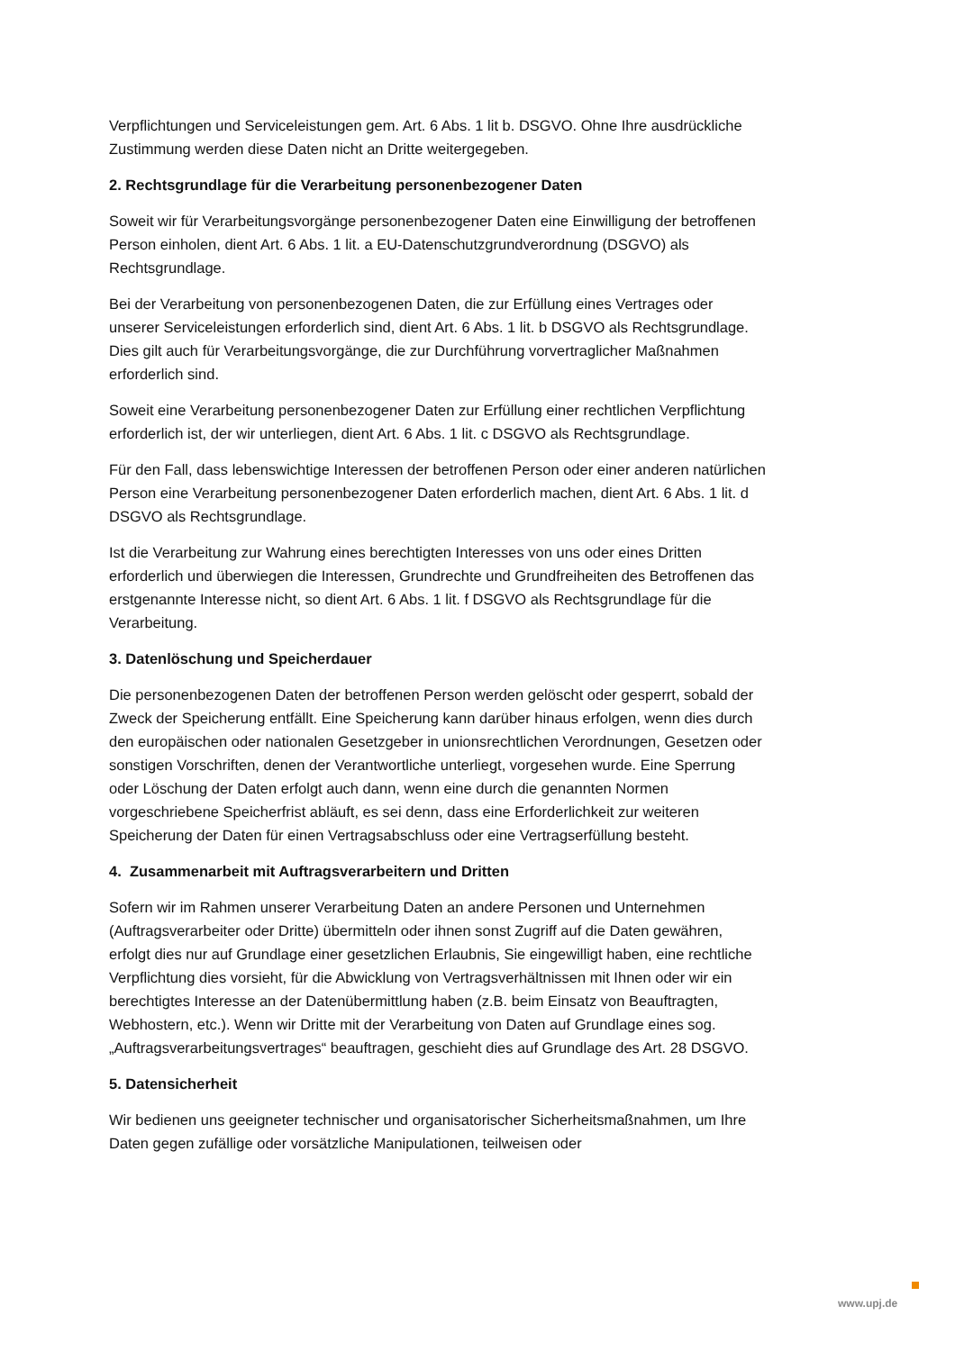Verpflichtungen und Serviceleistungen gem. Art. 6 Abs. 1 lit b. DSGVO. Ohne Ihre ausdrückliche Zustimmung werden diese Daten nicht an Dritte weitergegeben.
2. Rechtsgrundlage für die Verarbeitung personenbezogener Daten
Soweit wir für Verarbeitungsvorgänge personenbezogener Daten eine Einwilligung der betroffenen Person einholen, dient Art. 6 Abs. 1 lit. a EU-Datenschutzgrundverordnung (DSGVO) als Rechtsgrundlage.
Bei der Verarbeitung von personenbezogenen Daten, die zur Erfüllung eines Vertrages oder unserer Serviceleistungen erforderlich sind, dient Art. 6 Abs. 1 lit. b DSGVO als Rechtsgrundlage. Dies gilt auch für Verarbeitungsvorgänge, die zur Durchführung vorvertraglicher Maßnahmen erforderlich sind.
Soweit eine Verarbeitung personenbezogener Daten zur Erfüllung einer rechtlichen Verpflichtung erforderlich ist, der wir unterliegen, dient Art. 6 Abs. 1 lit. c DSGVO als Rechtsgrundlage.
Für den Fall, dass lebenswichtige Interessen der betroffenen Person oder einer anderen natürlichen Person eine Verarbeitung personenbezogener Daten erforderlich machen, dient Art. 6 Abs. 1 lit. d DSGVO als Rechtsgrundlage.
Ist die Verarbeitung zur Wahrung eines berechtigten Interesses von uns oder eines Dritten erforderlich und überwiegen die Interessen, Grundrechte und Grundfreiheiten des Betroffenen das erstgenannte Interesse nicht, so dient Art. 6 Abs. 1 lit. f DSGVO als Rechtsgrundlage für die Verarbeitung.
3. Datenlöschung und Speicherdauer
Die personenbezogenen Daten der betroffenen Person werden gelöscht oder gesperrt, sobald der Zweck der Speicherung entfällt. Eine Speicherung kann darüber hinaus erfolgen, wenn dies durch den europäischen oder nationalen Gesetzgeber in unionsrechtlichen Verordnungen, Gesetzen oder sonstigen Vorschriften, denen der Verantwortliche unterliegt, vorgesehen wurde. Eine Sperrung oder Löschung der Daten erfolgt auch dann, wenn eine durch die genannten Normen vorgeschriebene Speicherfrist abläuft, es sei denn, dass eine Erforderlichkeit zur weiteren Speicherung der Daten für einen Vertragsabschluss oder eine Vertragserfüllung besteht.
4. Zusammenarbeit mit Auftragsverarbeitern und Dritten
Sofern wir im Rahmen unserer Verarbeitung Daten an andere Personen und Unternehmen (Auftragsverarbeiter oder Dritte) übermitteln oder ihnen sonst Zugriff auf die Daten gewähren, erfolgt dies nur auf Grundlage einer gesetzlichen Erlaubnis, Sie eingewilligt haben, eine rechtliche Verpflichtung dies vorsieht, für die Abwicklung von Vertragsverhältnissen mit Ihnen oder wir ein berechtigtes Interesse an der Datenübermittlung haben (z.B. beim Einsatz von Beauftragten, Webhostern, etc.). Wenn wir Dritte mit der Verarbeitung von Daten auf Grundlage eines sog. „Auftragsverarbeitungsvertrages“ beauftragen, geschieht dies auf Grundlage des Art. 28 DSGVO.
5. Datensicherheit
Wir bedienen uns geeigneter technischer und organisatorischer Sicherheitsmaßnahmen, um Ihre Daten gegen zufällige oder vorsätzliche Manipulationen, teilweisen oder
www.upj.de